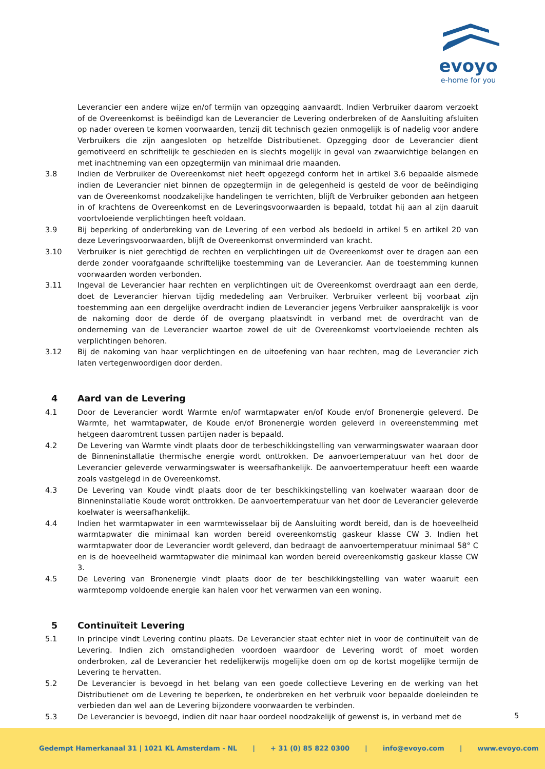evoyo
e-home for you
Leverancier een andere wijze en/of termijn van opzegging aanvaardt. Indien Verbruiker daarom verzoekt of de Overeenkomst is beëindigd kan de Leverancier de Levering onderbreken of de Aansluiting afsluiten op nader overeen te komen voorwaarden, tenzij dit technisch gezien onmogelijk is of nadelig voor andere Verbruikers die zijn aangesloten op hetzelfde Distributienet. Opzegging door de Leverancier dient gemotiveerd en schriftelijk te geschieden en is slechts mogelijk in geval van zwaarwichtige belangen en met inachtneming van een opzegtermijn van minimaal drie maanden.
3.8 Indien de Verbruiker de Overeenkomst niet heeft opgezegd conform het in artikel 3.6 bepaalde alsmede indien de Leverancier niet binnen de opzegtermijn in de gelegenheid is gesteld de voor de beëindiging van de Overeenkomst noodzakelijke handelingen te verrichten, blijft de Verbruiker gebonden aan hetgeen in of krachtens de Overeenkomst en de Leveringsvoorwaarden is bepaald, totdat hij aan al zijn daaruit voortvloeiende verplichtingen heeft voldaan.
3.9 Bij beperking of onderbreking van de Levering of een verbod als bedoeld in artikel 5 en artikel 20 van deze Leveringsvoorwaarden, blijft de Overeenkomst onverminderd van kracht.
3.10 Verbruiker is niet gerechtigd de rechten en verplichtingen uit de Overeenkomst over te dragen aan een derde zonder voorafgaande schriftelijke toestemming van de Leverancier. Aan de toestemming kunnen voorwaarden worden verbonden.
3.11 Ingeval de Leverancier haar rechten en verplichtingen uit de Overeenkomst overdraagt aan een derde, doet de Leverancier hiervan tijdig mededeling aan Verbruiker. Verbruiker verleent bij voorbaat zijn toestemming aan een dergelijke overdracht indien de Leverancier jegens Verbruiker aansprakelijk is voor de nakoming door de derde óf de overgang plaatsvindt in verband met de overdracht van de onderneming van de Leverancier waartoe zowel de uit de Overeenkomst voortvloeiende rechten als verplichtingen behoren.
3.12 Bij de nakoming van haar verplichtingen en de uitoefening van haar rechten, mag de Leverancier zich laten vertegenwoordigen door derden.
4 Aard van de Levering
4.1 Door de Leverancier wordt Warmte en/of warmtapwater en/of Koude en/of Bronenergie geleverd. De Warmte, het warmtapwater, de Koude en/of Bronenergie worden geleverd in overeenstemming met hetgeen daaromtrent tussen partijen nader is bepaald.
4.2 De Levering van Warmte vindt plaats door de terbeschikkingstelling van verwarmingswater waaraan door de Binneninstallatie thermische energie wordt onttrokken. De aanvoertemperatuur van het door de Leverancier geleverde verwarmingswater is weersafhankelijk. De aanvoertemperatuur heeft een waarde zoals vastgelegd in de Overeenkomst.
4.3 De Levering van Koude vindt plaats door de ter beschikkingstelling van koelwater waaraan door de Binneninstallatie Koude wordt onttrokken. De aanvoertemperatuur van het door de Leverancier geleverde koelwater is weersafhankelijk.
4.4 Indien het warmtapwater in een warmtewisselaar bij de Aansluiting wordt bereid, dan is de hoeveelheid warmtapwater die minimaal kan worden bereid overeenkomstig gaskeur klasse CW 3. Indien het warmtapwater door de Leverancier wordt geleverd, dan bedraagt de aanvoertemperatuur minimaal 58° C en is de hoeveelheid warmtapwater die minimaal kan worden bereid overeenkomstig gaskeur klasse CW 3.
4.5 De Levering van Bronenergie vindt plaats door de ter beschikkingstelling van water waaruit een warmtepomp voldoende energie kan halen voor het verwarmen van een woning.
5 Continuïteit Levering
5.1 In principe vindt Levering continu plaats. De Leverancier staat echter niet in voor de continuïteit van de Levering. Indien zich omstandigheden voordoen waardoor de Levering wordt of moet worden onderbroken, zal de Leverancier het redelijkerwijs mogelijke doen om op de kortst mogelijke termijn de Levering te hervatten.
5.2 De Leverancier is bevoegd in het belang van een goede collectieve Levering en de werking van het Distributienet om de Levering te beperken, te onderbreken en het verbruik voor bepaalde doeleinden te verbieden dan wel aan de Levering bijzondere voorwaarden te verbinden.
5.3 De Leverancier is bevoegd, indien dit naar haar oordeel noodzakelijk of gewenst is, in verband met de
5
Gedempt Hamerkanaal 31 | 1021 KL Amsterdam - NL | + 31 (0) 85 822 0300 | info@evoyo.com | www.evoyo.com